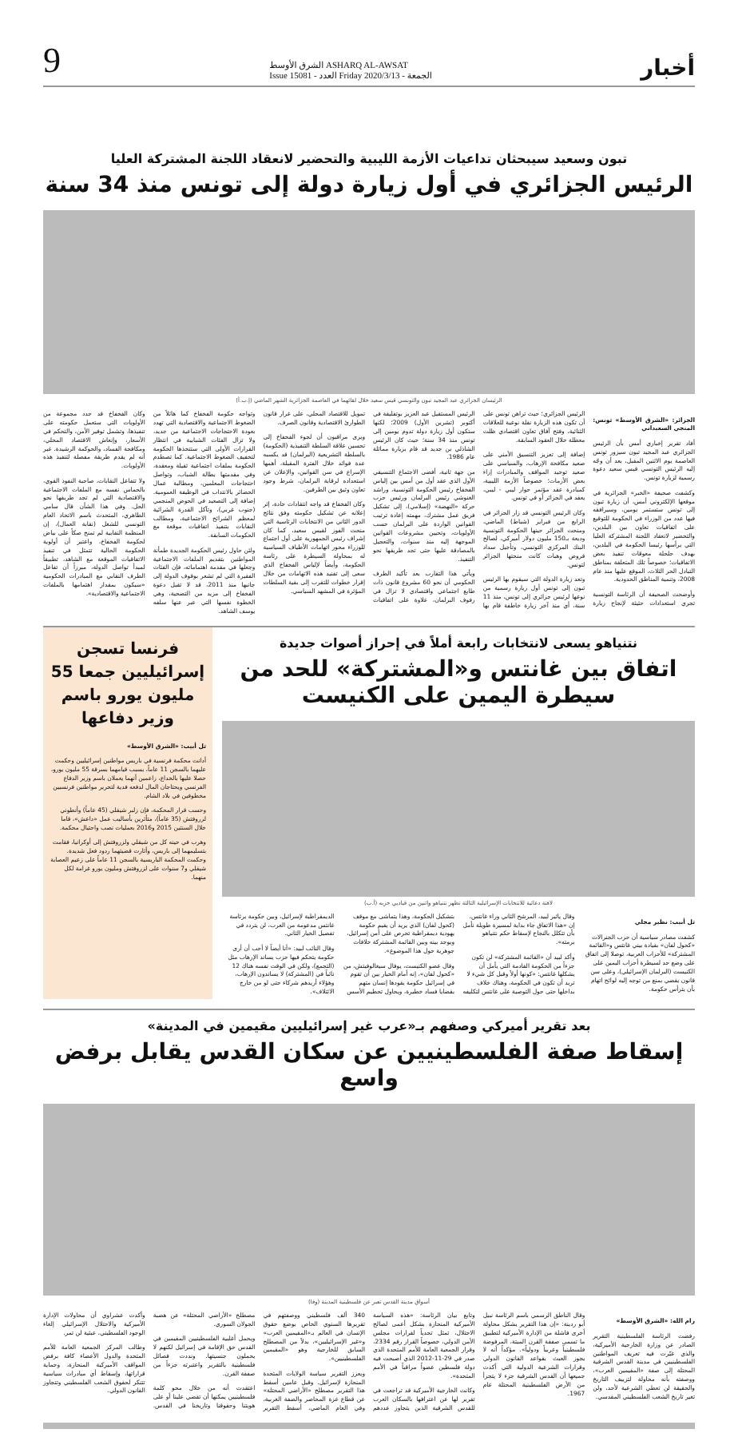أخبار
الشرق الأوسط ASHARQ AL-AWSAT
Issue 15081 - العدد Friday 2020/3/13 - الجمعة
9
تبون وسعيد سيبحثان تداعيات الأزمة الليبية والتحضير لانعقاد اللجنة المشتركة العليا
الرئيس الجزائري في أول زيارة دولة إلى تونس منذ 34 سنة
الرئيسان الجزائري عبد المجيد تبون والتونسي قيس سعيد خلال لقائهما في العاصمة الجزائرية الشهر الماضي (إ.ب.أ)
الجزائر: «الشرق الأوسط» تونس: المنجي السعيداني
أفاد تقرير إخباري أمس بأن الرئيس الجزائري عبد المجيد تبون سيزور تونس العاصمة يوم الاثنين المقبل، بعد أن وجّه إليه الرئيس التونسي قيس سعيد دعوة رسمية لزيارة تونس.
وكشفت صحيفة «الخبر» الجزائرية في موقعها الإلكتروني أمس، أن زيارة تبون إلى تونس ستستمر يومين، وسيرافقه فيها عدد من الوزراء في الحكومة للتوقيع على اتفاقيات تعاون بين البلدين، والتحضير لانعقاد اللجنة المشتركة العليا التي يرأسها رئيسا الحكومة في البلدين، بهدف حلحلة معوقات تنفيذ بعض الاتفاقيات؛ خصوصاً تلك المتعلقة بمناطق التبادل الحر الثلاث، الموقع عليها منذ عام 2008، وتنمية المناطق الحدودية.
وأوضحت الصحيفة أن الرئاسة التونسية تجري استعدادات حثيثة لإنجاح زيارة الرئيس الجزائري؛ حيث تراهن تونس على أن تكون هذه الزيارة نقلة نوعية للعلاقات الثنائية، وفتح آفاق تعاون اقتصادي ظلت معطلة خلال العقود السابقة.
إضافة إلى تعزيز التنسيق الأمني على صعيد مكافحة الإرهاب، والسياسي على صعيد توحيد المواقف والمبادرات إزاء بعض الأزمات؛ خصوصاً الأزمة الليبية، كمبادرة عقد مؤتمر حوار ليبي - ليبي، يعقد في الجزائر أو في تونس.
وكان الرئيس التونسي قد زار الجزائر في الرابع من فبراير (شباط) الماضي، ومنحت الجزائر حينها الحكومة التونسية وديعة بـ150 مليون دولار أميركي، لصالح البنك المركزي التونسي، وتأجيل سداد قروض وهبات كانت منحتها الجزائر لتونس.
وتعد زيارة الدولة التي سيقوم بها الرئيس تبون إلى تونس أول زيارة رسمية من نوعها لرئيس جزائري إلى تونس، منذ 11 سنة، أي منذ آخر زيارة خاطفة قام بها الرئيس المستقيل عبد العزيز بوتفليقة في أكتوبر (تشرين الأول) 2009؛ لكنها ستكون أول زيارة دولة تدوم يومين إلى تونس منذ 34 سنة؛ حيث كان الرئيس الشاذلي بن جديد قد قام بزيارة مماثلة عام 1986.
من جهة ثانية، أفضى الاجتماع التنسيقي الأول الذي عقد أول من أمس بين إلياس الفخفاخ رئيس الحكومة التونسية، وراشد الغنوشي رئيس البرلمان ورئيس حزب حركة «النهضة» (إسلامي)، إلى تشكيل فريق عمل مشترك، مهمته إعادة ترتيب القوانين الواردة على البرلمان حسب الأولويات، وتحيين مشروعات القوانين الموجهة إليه منذ سنوات، والتعجيل بالمصادقة عليها حتى تجد طريقها نحو التنفيذ.
ويأتي هذا التقارب بعد تأكيد الطرف الحكومي أن نحو 60 مشروع قانون ذات طابع اجتماعي واقتصادي لا تزال في رفوف البرلمان، علاوة على اتفاقيات تمويل للاقتصاد المحلي، على غرار قانون الطوارئ الاقتصادية وقانون الصرف.
ويرى مراقبون أن لجوء الفخفاخ إلى تحسين علاقة السلطة التنفيذية (الحكومة) بالسلطة التشريعية (البرلمان) قد يكسبه عدة فوائد خلال الفترة المقبلة، أهمها الإسراع في سن القوانين، والإعلان عن استعداده لرقابة البرلمان، شرط وجود تعاون وثيق بين الطرفين.
وكان الفخفاخ قد واجه انتقادات حادة، إثر إعلانه عن تشكيل حكومته وفق نتائج الدور الثاني من الانتخابات الرئاسية التي منحت الفوز لقيس سعيد، كما كان إشراف رئيس الجمهورية على أول اجتماع للوزراء محور اتهامات الأطياف السياسية له بمحاولة السيطرة على رئاسة الحكومة، وأيضاً لإلياس الفخفاخ الذي سعى إلى تفنيد هذه الاتهامات من خلال إقرار خطوات للتقرب إلى بقية السلطات المؤثرة في المشهد السياسي.
وتواجه حكومة الفخفاخ كما هائلاً من الضغوط الاجتماعية والاقتصادية التي تهدد بعودة الاحتجاجات الاجتماعية من جديد، ولا تزال الفئات الشبابية في انتظار القرارات الأولى التي ستتخذها الحكومة لتخفيف الضغوط الاجتماعية. كما تصطدم الحكومة بملفات اجتماعية ثقيلة ومعقدة، وفي مقدمتها بطالة الشباب، وتواصل احتجاجات المعلمين، ومطالبة عمال الحضائر بالانتداب في الوظيفة العمومية. إضافة إلى التصعيد في الحوض المنجمي (جنوب غربي)، وتآكل القدرة الشرائية لمعظم الشرائح الاجتماعية، ومطالب النقابات بتنفيذ اتفاقيات موقعة مع الحكومات السابقة.
ولئن حاول رئيس الحكومة الجديدة طمأنة المواطنين بتقديم الملفات الاجتماعية وجعلها في مقدمة اهتماماته، فإن الفئات الفقيرة التي لم تشعر بوقوف الدولة إلى جانبها منذ 2011، قد لا تقبل دعوة الفخفاخ إلى مزيد من التضحية، وهي الخطوة نفسها التي عبر عنها سلفه يوسف الشاهد.
وكان الفخفاخ قد حدد مجموعة من الأولويات التي ستعمل حكومته على تنفيذها، وتشمل توفير الأمن، والتحكم في الأسعار، وإنعاش الاقتصاد المحلي، ومكافحة الفساد، والحوكمة الرشيدة. غير أنه لم يقدم طريقة مفصلة لتنفيذ هذه الأولويات.
ولا تتفاعل النقابات، صاحبة النفوذ القوي، بالحماس نفسه مع الملفات الاجتماعية والاقتصادية التي لم تجد طريقها نحو الحل. وفي هذا الشأن قال سامي الطاهري، المتحدث باسم الاتحاد العام التونسي للشغل (نقابة العمال)، إن المنظمة النقابية لم تمنح صكاً على بياض لحكومة الفخفاخ، واعتبر أن أولوية الحكومة الحالية تتمثل في تنفيذ الاتفاقيات الموقعة مع الشاهد، تطبيقاً لمبدأ تواصل الدولة، مبرزاً أن تفاعل الطرف النقابي مع المبادرات الحكومية «سيكون بمقدار اهتمامها بالملفات الاجتماعية والاقتصادية».
نتنياهو يسعى لانتخابات رابعة أملاً في إحراز أصوات جديدة
اتفاق بين غانتس و«المشتركة» للحد من سيطرة اليمين على الكنيست
لافتة دعائية للانتخابات الإسرائيلية الثالثة تظهر نتنياهو واثنين من قياديي حزبه (أ.ب)
تل أبيب: نظير مجلي
كشفت مصادر سياسية أن حزب الجنرالات «كحول لفان» بقيادة بيني غانتس و«القائمة المشتركة» للأحزاب العربية، توصلا إلى اتفاق على وضع حد لسيطرة أحزاب اليمين على الكنيست (البرلمان الإسرائيلي)، وعلى سن قانون يقضي بمنع من توجه إليه لوائح اتهام بأن يترأس حكومة.
وقال يائير لبيد، المرشح الثاني وراء غانتس، إن «هذا الاتفاق جاء بداية لمسيرة طويلة نأمل بأن تتكلل بالنجاح لإسقاط حكم نتنياهو برمته».
وأكد لبيد أن «القائمة المشتركة» لن تكون جزءاً من الحكومة القادمة التي يأمل أن يشكلها غانتس: «كونها أولاً وقبل كل شيء لا تريد أن تكون في الحكومة، وهناك خلاف بداخلها حتى حول التوصية على غانتس لتكليفه بتشكيل الحكومة، وهذا يتماشى مع موقف (كحول لفان) الذي يريد أن يقيم حكومة يهودية ديمقراطية تحرص على أمن إسرائيل، ويوجد بينه وبين القائمة المشتركة خلافات جوهرية حول هذا الموضوع».
وقال عضو الكنيست، يوفال سيغالوفيتش، من «كحول لفان»، إنه أمام الخيار بين أن تقوم في إسرائيل حكومة يقودها إنسان متهم بقضايا فساد خطيرة، ويحاول تحطيم الأسس الديمقراطية لإسرائيل، وبين حكومة برئاسة غانتس مدعومة من العرب، لن يتردد في تفضيل الخيار الثاني.
وقال النائب لبيد: «أنا أيضاً لا أحب أن أرى حكومة يتحكم فيها حزب يساند الإرهاب مثل (التجمع)، ولكن في الوقت نفسه هناك 12 نائباً في (المشتركة) لا يساندون الإرهاب، وهؤلاء أريدهم شركاء حتى لو من خارج الائتلاف».
فرنسا تسجن إسرائيليين جمعا 55 مليون يورو باسم وزير دفاعها
تل أبيب: «الشرق الأوسط»
أدانت محكمة فرنسية في باريس مواطنين إسرائيليين وحكمت عليهما بالسجن 11 عاماً، بسبب قيامهما بسرقة 55 مليون يورو، حصلا عليها بالخداع، زاعمين أنهما يعملان باسم وزير الدفاع الفرنسي ويحتاجان المال لدفعه فدية لتحرير مواطنين فرنسيين مخطوفين في بلاد الشام.
وحسب قرار المحكمة، فإن زلبر شيقلي (45 عاماً) وأنطوني لزروفتش (35 عاماً)، متأثرين بأساليب عمل «داعش»، قاما خلال السنتين 2015 و2016 بعمليات نصب واحتيال محكمة.
وهرب في حينه كل من شيقلي ولزروفتش إلى أوكرانيا، فقامت بتسليمهما إلى باريس، وأثارت قضيتهما ردود فعل شديدة. وحكمت المحكمة الباريسية بالسجن 11 عاماً على زعيم العصابة شيقلي و7 سنوات على لزروفتش ومليون يورو غرامة لكل منهما.
بعد تقرير أميركي وصفهم بـ«عرب غير إسرائيليين مقيمين في المدينة»
إسقاط صفة الفلسطينيين عن سكان القدس يقابل برفض واسع
أسواق مدينة القدس تعبر عن فلسطينية المدينة (وفا)
رام الله: «الشرق الأوسط»
رفضت الرئاسة الفلسطينية التقرير الصادر عن وزارة الخارجية الأميركية، والذي غيّرت فيه تعريف المواطنين الفلسطينيين في مدينة القدس الشرقية المحتلة إلى صفة «المقيمين العرب»، ووصفته بأنه محاولة لتزييف التاريخ والحقيقة لن تعطي الشرعية لأحد، ولن تغير تاريخ الشعب الفلسطيني المقدسي.
وقال الناطق الرسمي باسم الرئاسة نبيل أبو ردينة: «إن هذا التقرير يشكل محاولة أخرى فاشلة من الإدارة الأميركية لتطبيق ما تسمى صفقة القرن الميتة، المرفوضة فلسطينياً وعربياً ودولياً». مؤكداً أنه لا يجوز العبث بقواعد القانون الدولي وقرارات الشرعية الدولية التي أكدت جميعها أن القدس الشرقية جزء لا يتجزأ من الأرض الفلسطينية المحتلة عام 1967.
وتابع بيان الرئاسة: «هذه السياسة الأميركية المنحازة بشكل أعمى لصالح الاحتلال، تمثل تحدياً لقرارات مجلس الأمن الدولي، خصوصاً القرار رقم 2334، وقرار الجمعية العامة للأمم المتحدة الذي صدر في 29-11-2012 الذي أصبحت فيه دولة فلسطين عضواً مراقباً في الأمم المتحدة».
وكانت الخارجية الأميركية قد تراجعت في تقرير لها عن اعترافها بالسكان العرب للقدس الشرقية الذين يتجاوز عددهم 340 ألف فلسطيني ووصفتهم في تقريرها السنوي الخاص بوضع حقوق الإنسان في العالم بـ«المقيمين العرب» و«غير الإسرائيليين»، بدلاً من المصطلح السابق للخارجية وهو «المقيمين الفلسطينيين».
ويعزز التقرير سياسة الولايات المتحدة المنحازة لإسرائيل. وقبل عامين أسقط هذا التقرير مصطلح «الأراضي المحتلة» عن قطاع غزة المحاصر والضفة الغربية، وفي العام الماضي، أسقط التقرير مصطلح «الأراضي المحتلة» عن هضبة الجولان السوري.
ويحمل أغلبية الفلسطينيين المقيمين في القدس حق الإقامة في إسرائيل لكنهم لا يحملون جنسيتها. ونددت فصائل فلسطينية بالتقرير واعتبرته جزءاً من صفقة القرن.
اعتقدت أنه من خلال محو كلمة فلسطينيين يمكنها أن تقضي علينا أو على هويتنا وحقوقنا وتاريخنا في القدس. وأكدت عشراوي أن محاولات الإدارة الأميركية والاحتلال الإسرائيلي إلغاء الوجود الفلسطيني، عبثية لن تمر.
وطالب المركز الجمعية العامة للأمم المتحدة والدول الأعضاء كافة برفض المواقف الأميركية المنحازة، وحماية قراراتها، وإسقاط أي مبادرات سياسية تتنكر لحقوق الشعب الفلسطيني وتتجاوز القانون الدولي.